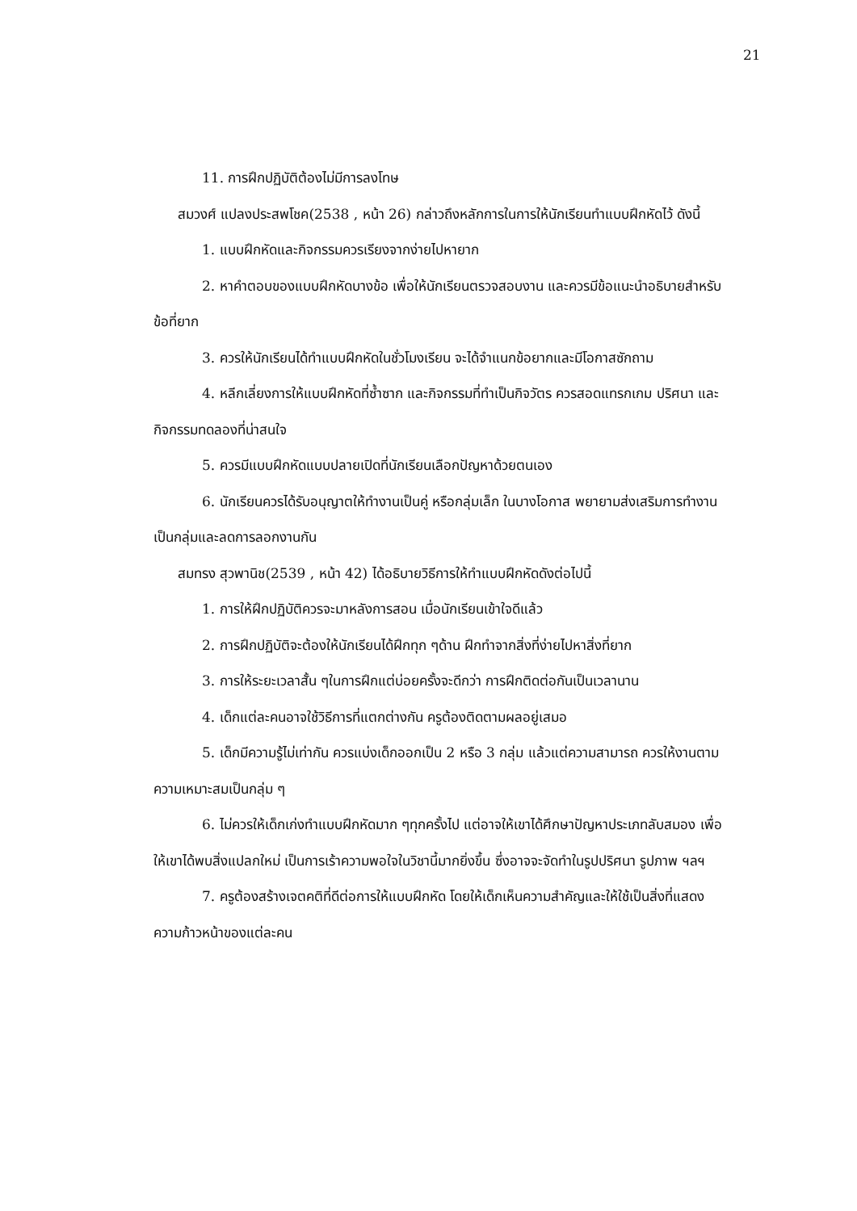21
11. การฝึกปฏิบัติต้องไม่มีการลงโทษ
สมวงศ์ แปลงประสพโชค(2538 , หน้า 26) กล่าวถึงหลักการในการให้นักเรียนทำแบบฝึกหัดไว้ ดังนี้
1. แบบฝึกหัดและกิจกรรมควรเรียงจากง่ายไปหายาก
2. หาคำตอบของแบบฝึกหัดบางข้อ เพื่อให้นักเรียนตรวจสอบงาน และควรมีข้อแนะนำอธิบายสำหรับข้อที่ยาก
3. ควรให้นักเรียนได้ทำแบบฝึกหัดในชั่วโมงเรียน จะได้จำแนกข้อยากและมีโอกาสซักถาม
4. หลีกเลี่ยงการให้แบบฝึกหัดที่ซ้ำซาก และกิจกรรมที่ทำเป็นกิจวัตร ควรสอดแทรกเกม ปริศนา และกิจกรรมทดลองที่น่าสนใจ
5. ควรมีแบบฝึกหัดแบบปลายเปิดที่นักเรียนเลือกปัญหาด้วยตนเอง
6. นักเรียนควรได้รับอนุญาตให้ทำงานเป็นคู่ หรือกลุ่มเล็ก ในบางโอกาส พยายามส่งเสริมการทำงานเป็นกลุ่มและลดการลอกงานกัน
สมทรง สุวพานิช(2539 , หน้า 42) ได้อธิบายวิธีการให้ทำแบบฝึกหัดดังต่อไปนี้
1. การให้ฝึกปฏิบัติควรจะมาหลังการสอน เมื่อนักเรียนเข้าใจดีแล้ว
2. การฝึกปฏิบัติจะต้องให้นักเรียนได้ฝึกทุก ๆด้าน ฝึกทำจากสิ่งที่ง่ายไปหาสิ่งที่ยาก
3. การให้ระยะเวลาสั้น ๆในการฝึกแต่บ่อยครั้งจะดีกว่า การฝึกติดต่อกันเป็นเวลานาน
4. เด็กแต่ละคนอาจใช้วิธีการที่แตกต่างกัน ครูต้องติดตามผลอยู่เสมอ
5. เด็กมีความรู้ไม่เท่ากัน ควรแบ่งเด็กออกเป็น 2 หรือ 3 กลุ่ม แล้วแต่ความสามารถ ควรให้งานตามความเหมาะสมเป็นกลุ่ม ๆ
6. ไม่ควรให้เด็กเก่งทำแบบฝึกหัดมาก ๆทุกครั้งไป แต่อาจให้เขาได้ศึกษาปัญหาประเภทลับสมอง เพื่อให้เขาได้พบสิ่งแปลกใหม่ เป็นการเร้าความพอใจในวิชานี้มากยิ่งขึ้น ซึ่งอาจจะจัดทำในรูปปริศนา รูปภาพ ฯลฯ
7. ครูต้องสร้างเจตคติที่ดีต่อการให้แบบฝึกหัด โดยให้เด็กเห็นความสำคัญและให้ใช้เป็นสิ่งที่แสดงความก้าวหน้าของแต่ละคน